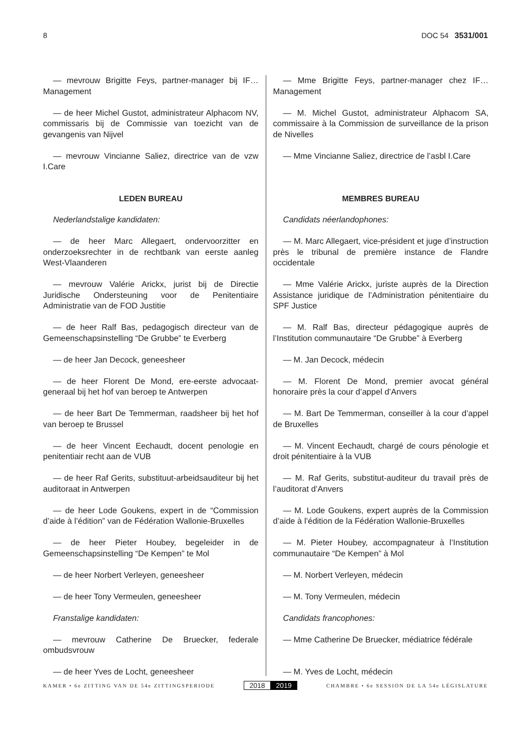8 DOC 54 3531/001
— mevrouw Brigitte Feys, partner-manager bij IF… Management
— de heer Michel Gustot, administrateur Alphacom NV, commissaris bij de Commissie van toezicht van de gevangenis van Nijvel
— mevrouw Vincianne Saliez, directrice van de vzw I.Care
LEDEN BUREAU
Nederlandstalige kandidaten:
— de heer Marc Allegaert, ondervoorzitter en onderzoeksrechter in de rechtbank van eerste aanleg West-Vlaanderen
— mevrouw Valérie Arickx, jurist bij de Directie Juridische Ondersteuning voor de Penitentiaire Administratie van de FOD Justitie
— de heer Ralf Bas, pedagogisch directeur van de Gemeenschapsinstelling “De Grubbe” te Everberg
— de heer Jan Decock, geneesheer
— de heer Florent De Mond, ere-eerste advocaat-generaal bij het hof van beroep te Antwerpen
— de heer Bart De Temmerman, raadsheer bij het hof van beroep te Brussel
— de heer Vincent Eechaudt, docent penologie en penitentiair recht aan de VUB
— de heer Raf Gerits, substituut-arbeidsauditeur bij het auditoraat in Antwerpen
— de heer Lode Goukens, expert in de “Commission d’aide à l’édition” van de Fédération Wallonie-Bruxelles
— de heer Pieter Houbey, begeleider in de Gemeenschapsinstelling “De Kempen” te Mol
— de heer Norbert Verleyen, geneesheer
— de heer Tony Vermeulen, geneesheer
Franstalige kandidaten:
— mevrouw Catherine De Bruecker, federale ombudsvrouw
— de heer Yves de Locht, geneesheer
— Mme Brigitte Feys, partner-manager chez IF… Management
— M. Michel Gustot, administrateur Alphacom SA, commissaire à la Commission de surveillance de la prison de Nivelles
— Mme Vincianne Saliez, directrice de l’asbl I.Care
MEMBRES BUREAU
Candidats néerlandophones:
— M. Marc Allegaert, vice-président et juge d’instruction près le tribunal de première instance de Flandre occidentale
— Mme Valérie Arickx, juriste auprès de la Direction Assistance juridique de l’Administration pénitentiaire du SPF Justice
— M. Ralf Bas, directeur pédagogique auprès de l’Institution communautaire “De Grubbe” à Everberg
— M. Jan Decock, médecin
— M. Florent De Mond, premier avocat général honoraire près la cour d’appel d’Anvers
— M. Bart De Temmerman, conseiller à la cour d’appel de Bruxelles
— M. Vincent Eechaudt, chargé de cours pénologie et droit pénitentiaire à la VUB
— M. Raf Gerits, substitut-auditeur du travail près de l’auditorat d’Anvers
— M. Lode Goukens, expert auprès de la Commission d’aide à l’édition de la Fédération Wallonie-Bruxelles
— M. Pieter Houbey, accompagnateur à l’Institution communautaire “De Kempen” à Mol
— M. Norbert Verleyen, médecin
— M. Tony Vermeulen, médecin
Candidats francophones:
— Mme Catherine De Bruecker, médiatrice fédérale
— M. Yves de Locht, médecin
KAMER • 6e ZITTING VAN DE 54e ZITTINGSPERIODE 2018 2019 CHAMBRE • 6e SESSION DE LA 54e LÉGISLATURE